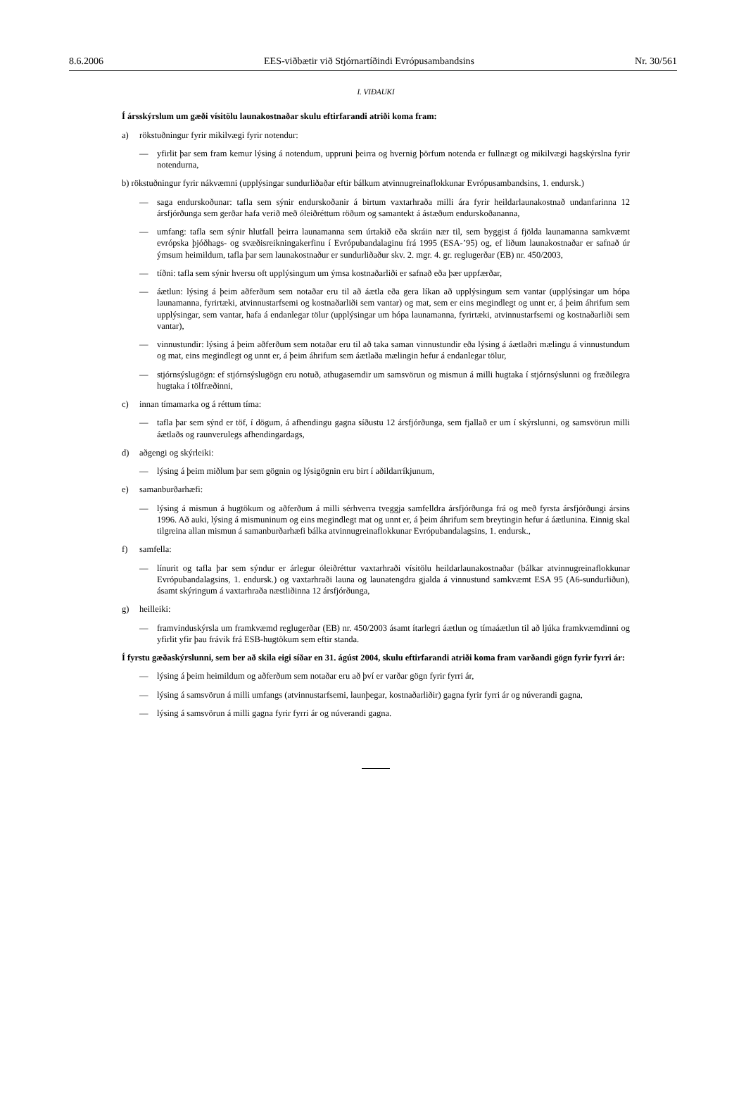8.6.2006 EES-viðbætir við Stjórnartíðindi Evrópusambandsins Nr. 30/561
I. VIÐAUKI
Í ársskýrslum um gæði vísitölu launakostnaðar skulu eftirfarandi atriði koma fram:
a) rökstuðningur fyrir mikilvægi fyrir notendur:
— yfirlit þar sem fram kemur lýsing á notendum, uppruni þeirra og hvernig þörfum notenda er fullnægt og mikilvægi hagskýrslna fyrir notendurna,
b) rökstuðningur fyrir nákvæmni (upplýsingar sundurliðaðar eftir bálkum atvinnugreinaflokkunar Evrópusambandsins, 1. endursk.)
— saga endurskoðunar: tafla sem sýnir endurskoðanir á birtum vaxtarhraða milli ára fyrir heildarlaunakostnað undanfarinna 12 ársfjórðunga sem gerðar hafa verið með óleiðréttum röðum og samantekt á ástæðum endurskoðananna,
— umfang: tafla sem sýnir hlutfall þeirra launamanna sem úrtakið eða skráin nær til, sem byggist á fjölda launamanna samkvæmt evrópska þjóðhags- og svæðisreikningakerfinu í Evrópubandalaginu frá 1995 (ESA-’95) og, ef liðum launakostnaðar er safnað úr ýmsum heimildum, tafla þar sem launakostnaður er sundurliðaður skv. 2. mgr. 4. gr. reglugerðar (EB) nr. 450/2003,
— tíðni: tafla sem sýnir hversu oft upplýsingum um ýmsa kostnaðarliði er safnað eða þær uppfærðar,
— áætlun: lýsing á þeim aðferðum sem notaðar eru til að áætla eða gera líkan að upplýsingum sem vantar (upplýsingar um hópa launamanna, fyrirtæki, atvinnustarfsemi og kostnaðarliði sem vantar) og mat, sem er eins megindlegt og unnt er, á þeim áhrifum sem upplýsingar, sem vantar, hafa á endanlegar tölur (upplýsingar um hópa launamanna, fyrirtæki, atvinnustarfsemi og kostnaðarliði sem vantar),
— vinnustundir: lýsing á þeim aðferðum sem notaðar eru til að taka saman vinnustundir eða lýsing á áætlaðri mælingu á vinnustundum og mat, eins megindlegt og unnt er, á þeim áhrifum sem áætlaða mælingin hefur á endanlegar tölur,
— stjórnsýslugögn: ef stjórnsýslugögn eru notuð, athugasemdir um samsvörun og mismun á milli hugtaka í stjórnsýslunni og fræðilegra hugtaka í tölfræðinni,
c) innan tímamarka og á réttum tíma:
— tafla þar sem sýnd er töf, í dögum, á afhendingu gagna síðustu 12 ársfjórðunga, sem fjallað er um í skýrslunni, og samsvörun milli áætlaðs og raunverulegs afhendingardags,
d) aðgengi og skýrleiki:
— lýsing á þeim miðlum þar sem gögnin og lýsigögnin eru birt í aðildarríkjunum,
e) samanburðarhæfi:
— lýsing á mismun á hugtökum og aðferðum á milli sérhverra tveggja samfelldra ársfjórðunga frá og með fyrsta ársfjórðungi ársins 1996. Að auki, lýsing á mismuninum og eins megindlegt mat og unnt er, á þeim áhrifum sem breytingin hefur á áætlunina. Einnig skal tilgreina allan mismun á samanburðarhæfi bálka atvinnugreinaflokkunar Evrópubandalagsins, 1. endursk.,
f) samfella:
— línurit og tafla þar sem sýndur er árlegur óleiðréttur vaxtarhraði vísitölu heildarlaunakostnaðar (bálkar atvinnugreinaflokkunar Evrópubandalagsins, 1. endursk.) og vaxtarhraði launa og launatengdra gjalda á vinnustund samkvæmt ESA 95 (A6-sundurliðun), ásamt skýringum á vaxtarhraða næstliðinna 12 ársfjórðunga,
g) heilleiki:
— framvinduskýrsla um framkvæmd reglugerðar (EB) nr. 450/2003 ásamt ítarlegri áætlun og tímaáætlun til að ljúka framkvæmdinni og yfirlit yfir þau frávik frá ESB-hugtökum sem eftir standa.
Í fyrstu gæðaskýrslunni, sem ber að skila eigi síðar en 31. ágúst 2004, skulu eftirfarandi atriði koma fram varðandi gögn fyrir fyrri ár:
— lýsing á þeim heimildum og aðferðum sem notaðar eru að því er varðar gögn fyrir fyrri ár,
— lýsing á samsvörun á milli umfangs (atvinnustarfsemi, launþegar, kostnaðarliðir) gagna fyrir fyrri ár og núverandi gagna,
— lýsing á samsvörun á milli gagna fyrir fyrri ár og núverandi gagna.